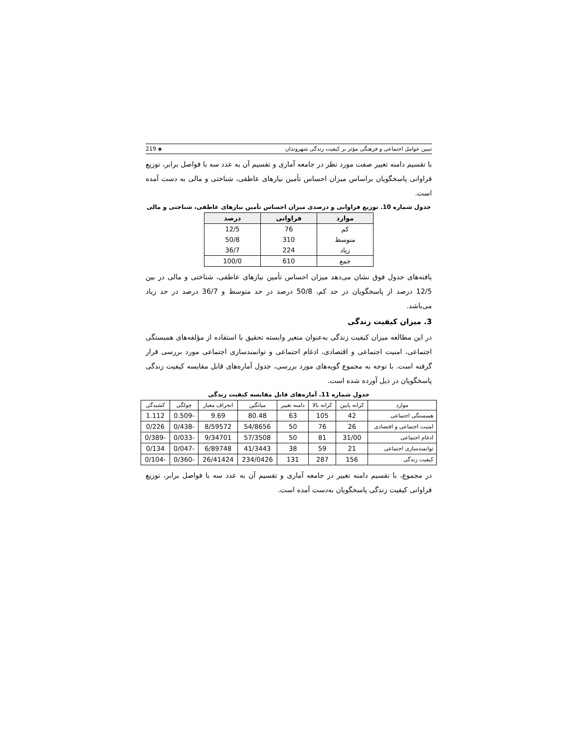تبیین عوامل اجتماعی و فرهنگی مؤثر بر کیفیت زندگی شهروندان ◈ 219
با تقسیم دامنه تغییر صفت مورد نظر در جامعه آماری و تقسیم آن به عدد سه با فواصل برابر، توزیع فراوانی پاسخگویان براساس میزان احساس تأمین نیازهای عاطفی، شناختی و مالی به دست آمده است.
جدول شماره 10. توزیع فراوانی و درصدی میزان احساس تأمین نیازهای عاطفی، شناختی و مالی
| موارد | فراوانی | درصد |
| --- | --- | --- |
| کم | 76 | 12/5 |
| متوسط | 310 | 50/8 |
| زیاد | 224 | 36/7 |
| جمع | 610 | 100/0 |
یافته‌های جدول فوق نشان می‌دهد میزان احساس تأمین نیازهای عاطفی، شناختی و مالی در بین 12/5 درصد از پاسخگویان در حد کم، 50/8 درصد در حد متوسط و 36/7 درصد در حد زیاد می‌باشد.
3. میزان کیفیت زندگی
در این مطالعه میزان کیفیت زندگی به‌عنوان متغیر وابسته تحقیق با استفاده از مؤلفه‌های همبستگی اجتماعی، امنیت اجتماعی و اقتصادی، ادغام اجتماعی و توانمندسازی اجتماعی مورد بررسی قرار گرفته است. با توجه به مجموع گویه‌های مورد بررسی، جدول آماره‌های قابل مقایسه کیفیت زندگی پاسخگویان در ذیل آورده شده است.
جدول شماره 11. آماره‌های قابل مقایسه کیفیت زندگی
| موارد | کرانه پایین | کرانه بالا | دامنه تغییر | میانگین | انحراف معیار | چولگی | کشیدگی |
| --- | --- | --- | --- | --- | --- | --- | --- |
| همبستگی اجتماعی | 42 | 105 | 63 | 80.48 | 9.69 | -0.509 | 1.112 |
| امنیت اجتماعی و اقتصادی | 26 | 76 | 50 | 54/8656 | 8/59572 | -0/438 | 0/226 |
| ادغام اجتماعی | 31/00 | 81 | 50 | 57/3508 | 9/34701 | -0/033 | -0/389 |
| توانمندسازی اجتماعی | 21 | 59 | 38 | 41/3443 | 6/89748 | -0/047 | 0/134 |
| کیفیت زندگی | 156 | 287 | 131 | 234/0426 | 26/41424 | -0/360 | -0/104 |
در مجموع، با تقسیم دامنه تغییر در جامعه آماری و تقسیم آن به عدد سه با فواصل برابر، توزیع فراوانی کیفیت زندگی پاسخگویان به‌دست آمده است.